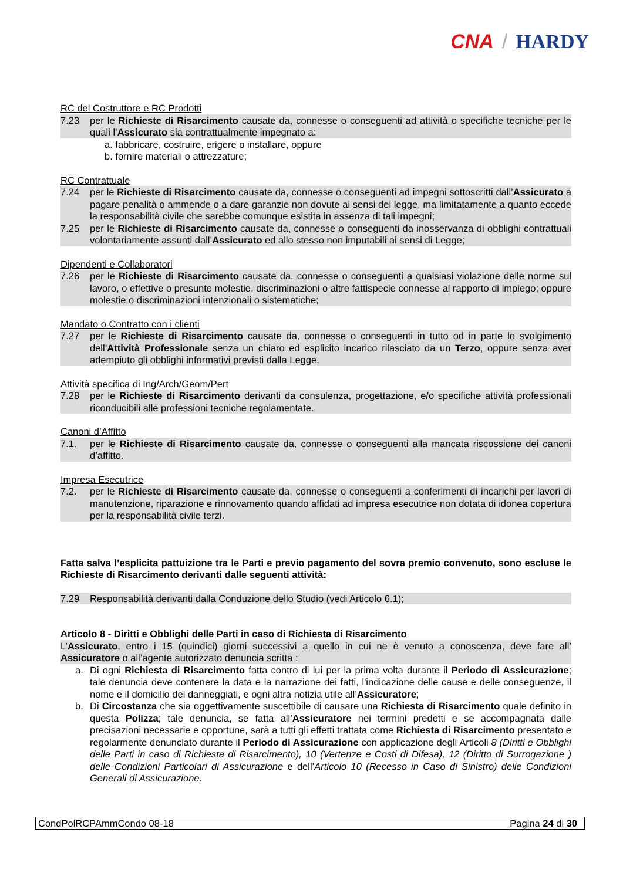CNA / HARDY
RC del Costruttore e RC Prodotti
7.23 per le Richieste di Risarcimento causate da, connesse o conseguenti ad attività o specifiche tecniche per le quali l’Assicurato sia contrattualmente impegnato a:
a. fabbricare, costruire, erigere o installare, oppure
b. fornire materiali o attrezzature;
RC Contrattuale
7.24 per le Richieste di Risarcimento causate da, connesse o conseguenti ad impegni sottoscritti dall’Assicurato a pagare penalità o ammende o a dare garanzie non dovute ai sensi dei legge, ma limitatamente a quanto eccede la responsabilità civile che sarebbe comunque esistita in assenza di tali impegni;
7.25 per le Richieste di Risarcimento causate da, connesse o conseguenti da inosservanza di obblighi contrattuali volontariamente assunti dall’Assicurato ed allo stesso non imputabili ai sensi di Legge;
Dipendenti e Collaboratori
7.26 per le Richieste di Risarcimento causate da, connesse o conseguenti a qualsiasi violazione delle norme sul lavoro, o effettive o presunte molestie, discriminazioni o altre fattispecie connesse al rapporto di impiego; oppure molestie o discriminazioni intenzionali o sistematiche;
Mandato o Contratto con i clienti
7.27 per le Richieste di Risarcimento causate da, connesse o conseguenti in tutto od in parte lo svolgimento dell’Attività Professionale senza un chiaro ed esplicito incarico rilasciato da un Terzo, oppure senza aver adempiuto gli obblighi informativi previsti dalla Legge.
Attività specifica di Ing/Arch/Geom/Pert
7.28 per le Richieste di Risarcimento derivanti da consulenza, progettazione, e/o specifiche attività professionali riconducibili alle professioni tecniche regolamentate.
Canoni d’Affitto
7.1. per le Richieste di Risarcimento causate da, connesse o conseguenti alla mancata riscossione dei canoni d’affitto.
Impresa Esecutrice
7.2. per le Richieste di Risarcimento causate da, connesse o conseguenti a conferimenti di incarichi per lavori di manutenzione, riparazione e rinnovamento quando affidati ad impresa esecutrice non dotata di idonea copertura per la responsabilità civile terzi.
Fatta salva l’esplicita pattuizione tra le Parti e previo pagamento del sovra premio convenuto, sono escluse le Richieste di Risarcimento derivanti dalle seguenti attività:
7.29 Responsabilità derivanti dalla Conduzione dello Studio (vedi Articolo 6.1);
Articolo 8 - Diritti e Obblighi delle Parti in caso di Richiesta di Risarcimento
L’Assicurato, entro i 15 (quindici) giorni successivi a quello in cui ne è venuto a conoscenza, deve fare all’ Assicuratore o all’agente autorizzato denuncia scritta :
a. Di ogni Richiesta di Risarcimento fatta contro di lui per la prima volta durante il Periodo di Assicurazione; tale denuncia deve contenere la data e la narrazione dei fatti, l'indicazione delle cause e delle conseguenze, il nome e il domicilio dei danneggiati, e ogni altra notizia utile all’Assicuratore;
b. Di Circostanza che sia oggettivamente suscettibile di causare una Richiesta di Risarcimento quale definito in questa Polizza; tale denuncia, se fatta all’Assicuratore nei termini predetti e se accompagnata dalle precisazioni necessarie e opportune, sarà a tutti gli effetti trattata come Richiesta di Risarcimento presentato e regolarmente denunciato durante il Periodo di Assicurazione con applicazione degli Articoli 8 (Diritti e Obblighi delle Parti in caso di Richiesta di Risarcimento), 10 (Vertenze e Costi di Difesa), 12 (Diritto di Surrogazione ) delle Condizioni Particolari di Assicurazione e dell’Articolo 10 (Recesso in Caso di Sinistro) delle Condizioni Generali di Assicurazione.
CondPolRCPAmmCondo 08-18 Pagina 24 di 30